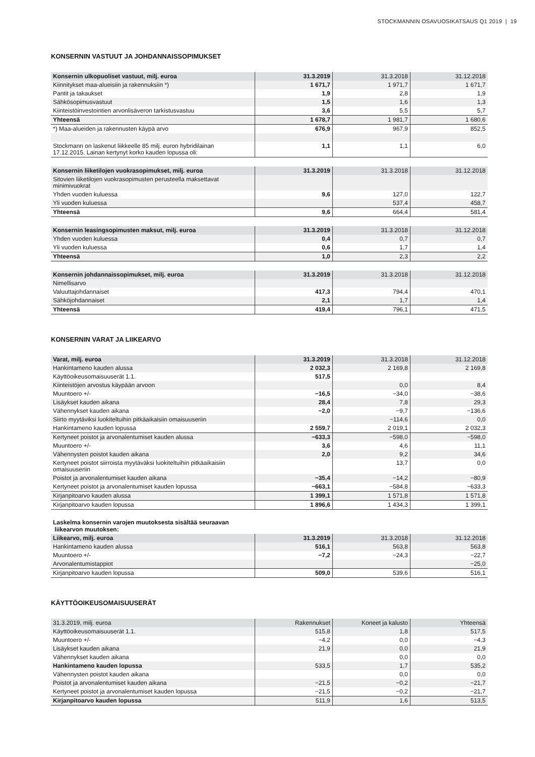STOCKMANNIN OSAVUOSIKATSAUS Q1 2019 | 19
KONSERNIN VASTUUT JA JOHDANNAISSOPIMUKSET
| Konsernin ulkopuoliset vastuut, milj. euroa | 31.3.2019 | 31.3.2018 | 31.12.2018 |
| --- | --- | --- | --- |
| Kiinnitykset maa-alueisiin ja rakennuksiin *) | 1 671,7 | 1 971,7 | 1 671,7 |
| Pantit ja takaukset | 1,9 | 2,8 | 1,9 |
| Sähkösopimusvastuut | 1,5 | 1,6 | 1,3 |
| Kiinteistöinvestointien arvonlisäveron tarkistusvastuu | 3,6 | 5,5 | 5,7 |
| Yhteensä | 1 678,7 | 1 981,7 | 1 680,6 |
| *) Maa-alueiden ja rakennusten käypä arvo | 676,9 | 967,9 | 852,5 |
| Stockmann on laskenut liikkeelle 85 milj. euron hybridilainan 17.12.2015. Lainan kertynyt korko kauden lopussa oli: | 1,1 | 1,1 | 6,0 |
| Konsernin liiketilojen vuokrasopimukset, milj. euroa | 31.3.2019 | 31.3.2018 | 31.12.2018 |
| --- | --- | --- | --- |
| Sitovien liiketilojen vuokrasopimusten perusteella maksettavat minimivuokrat | | | |
| Yhden vuoden kuluessa | 9,6 | 127,0 | 122,7 |
| Yli vuoden kuluessa | | 537,4 | 458,7 |
| Yhteensä | 9,6 | 664,4 | 581,4 |
| Konsernin leasingsopimusten maksut, milj. euroa | 31.3.2019 | 31.3.2018 | 31.12.2018 |
| --- | --- | --- | --- |
| Yhden vuoden kuluessa | 0,4 | 0,7 | 0,7 |
| Yli vuoden kuluessa | 0,6 | 1,7 | 1,4 |
| Yhteensä | 1,0 | 2,3 | 2,2 |
| Konsernin johdannaissopimukset, milj. euroa | 31.3.2019 | 31.3.2018 | 31.12.2018 |
| --- | --- | --- | --- |
| Nimellisarvo | | | |
| Valuuttajohdannaiset | 417,3 | 794,4 | 470,1 |
| Sähköjohdannaiset | 2,1 | 1,7 | 1,4 |
| Yhteensä | 419,4 | 796,1 | 471,5 |
KONSERNIN VARAT JA LIIKEARVO
| Varat, milj. euroa | 31.3.2019 | 31.3.2018 | 31.12.2018 |
| --- | --- | --- | --- |
| Hankintameno kauden alussa | 2 032,3 | 2 169,8 | 2 169,8 |
| Käyttöoikeusomaisuuserät 1.1. | 517,5 | | |
| Kiinteistöjen arvostus käypään arvoon | | 0,0 | 8,4 |
| Muuntoero +/- | −16,5 | −34,0 | −38,6 |
| Lisäykset kauden aikana | 28,4 | 7,8 | 29,3 |
| Vähennykset kauden aikana | −2,0 | −9,7 | −136,6 |
| Siirto myytäviksi luokiteltuihin pitkäaikaisiin omaisuuseriin | | −114,6 | 0,0 |
| Hankintameno kauden lopussa | 2 559,7 | 2 019,1 | 2 032,3 |
| Kertyneet poistot ja arvonalentumiset kauden alussa | −633,3 | −598,0 | −598,0 |
| Muuntoero +/- | 3,6 | 4,6 | 11,1 |
| Vähennysten poistot kauden aikana | 2,0 | 9,2 | 34,6 |
| Kertyneet poistot siirroista myytäväksi luokiteltuihin pitkäaikaisiin omaisuuseriin | | 13,7 | 0,0 |
| Poistot ja arvonalentumiset kauden aikana | −35,4 | −14,2 | −80,9 |
| Kertyneet poistot ja arvonalentumiset kauden lopussa | −663,1 | −584,8 | −633,3 |
| Kirjanpitoarvo kauden alussa | 1 399,1 | 1 571,8 | 1 571,8 |
| Kirjanpitoarvo kauden lopussa | 1 896,6 | 1 434,3 | 1 399,1 |
Laskelma konsernin varojen muutoksesta sisältää seuraavan
liikearvon muutoksen:
| Liikearvo, milj. euroa | 31.3.2019 | 31.3.2018 | 31.12.2018 |
| --- | --- | --- | --- |
| Hankintameno kauden alussa | 516,1 | 563,8 | 563,8 |
| Muuntoero +/- | −7,2 | −24,3 | −22,7 |
| Arvonalentumistappiot | | | −25,0 |
| Kirjanpitoarvo kauden lopussa | 509,0 | 539,6 | 516,1 |
KÄYTTÖOIKEUSOMAISUUSERÄT
| 31.3.2019, milj. euroa | Rakennukset | Koneet ja kalusto | Yhteensä |
| --- | --- | --- | --- |
| Käyttöoikeusomaisuuserät 1.1. | 515,8 | 1,8 | 517,5 |
| Muuntoero +/- | −4,2 | 0,0 | −4,3 |
| Lisäykset kauden aikana | 21,9 | 0,0 | 21,9 |
| Vähennykset kauden aikana | | 0,0 | 0,0 |
| Hankintameno kauden lopussa | 533,5 | 1,7 | 535,2 |
| Vähennysten poistot kauden aikana | | 0,0 | 0,0 |
| Poistot ja arvonalentumiset kauden aikana | −21,5 | −0,2 | −21,7 |
| Kertyneet poistot ja arvonalentumiset kauden lopussa | −21,5 | −0,2 | −21,7 |
| Kirjanpitoarvo kauden lopussa | 511,9 | 1,6 | 513,5 |